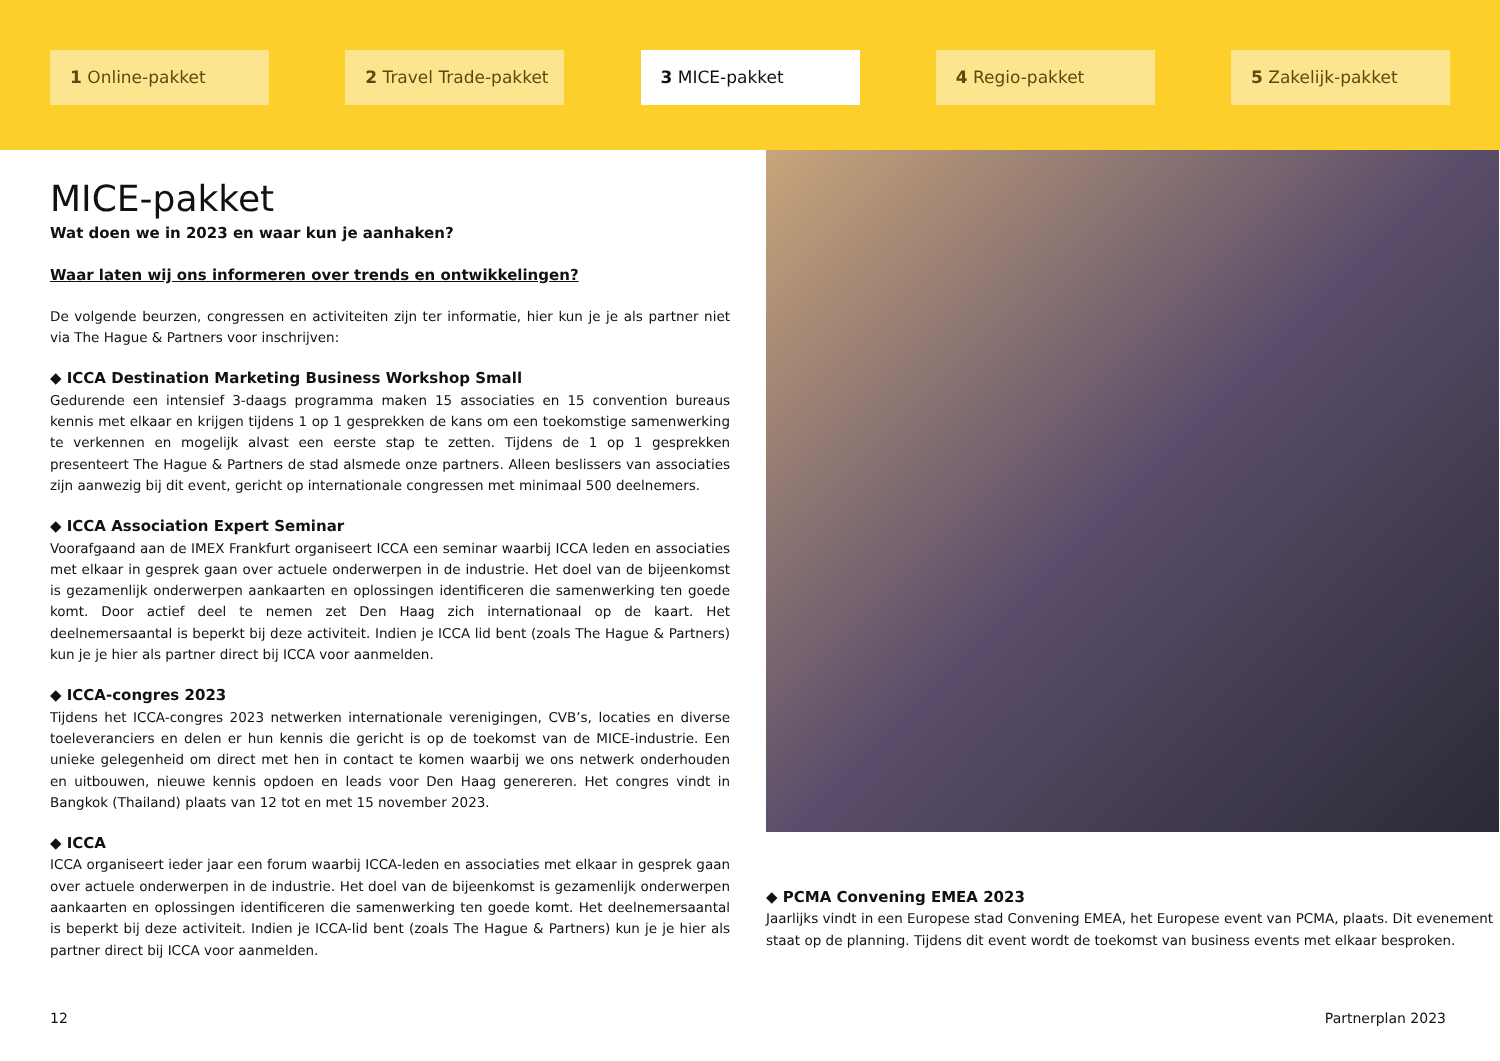1 Online-pakket 2 Travel Trade-pakket 3 MICE-pakket 4 Regio-pakket 5 Zakelijk-pakket
MICE-pakket
Wat doen we in 2023 en waar kun je aanhaken?
Waar laten wij ons informeren over trends en ontwikkelingen?
De volgende beurzen, congressen en activiteiten zijn ter informatie, hier kun je je als partner niet via The Hague & Partners voor inschrijven:
◆ ICCA Destination Marketing Business Workshop Small
Gedurende een intensief 3-daags programma maken 15 associaties en 15 convention bureaus kennis met elkaar en krijgen tijdens 1 op 1 gesprekken de kans om een toekomstige samenwerking te verkennen en mogelijk alvast een eerste stap te zetten. Tijdens de 1 op 1 gesprekken presenteert The Hague & Partners de stad alsmede onze partners. Alleen beslissers van associaties zijn aanwezig bij dit event, gericht op internationale congressen met minimaal 500 deelnemers.
◆ ICCA Association Expert Seminar
Voorafgaand aan de IMEX Frankfurt organiseert ICCA een seminar waarbij ICCA leden en associaties met elkaar in gesprek gaan over actuele onderwerpen in de industrie. Het doel van de bijeenkomst is gezamenlijk onderwerpen aankaarten en oplossingen identificeren die samenwerking ten goede komt. Door actief deel te nemen zet Den Haag zich internationaal op de kaart. Het deelnemersaantal is beperkt bij deze activiteit. Indien je ICCA lid bent (zoals The Hague & Partners) kun je je hier als partner direct bij ICCA voor aanmelden.
◆ ICCA-congres 2023
Tijdens het ICCA-congres 2023 netwerken internationale verenigingen, CVB’s, locaties en diverse toeleveranciers en delen er hun kennis die gericht is op de toekomst van de MICE-industrie. Een unieke gelegenheid om direct met hen in contact te komen waarbij we ons netwerk onderhouden en uitbouwen, nieuwe kennis opdoen en leads voor Den Haag genereren. Het congres vindt in Bangkok (Thailand) plaats van 12 tot en met 15 november 2023.
◆ ICCA
ICCA organiseert ieder jaar een forum waarbij ICCA-leden en associaties met elkaar in gesprek gaan over actuele onderwerpen in de industrie. Het doel van de bijeenkomst is gezamenlijk onderwerpen aankaarten en oplossingen identificeren die samenwerking ten goede komt. Het deelnemersaantal is beperkt bij deze activiteit. Indien je ICCA-lid bent (zoals The Hague & Partners) kun je je hier als partner direct bij ICCA voor aanmelden.
◆ PCMA Convening EMEA 2023
Jaarlijks vindt in een Europese stad Convening EMEA, het Europese event van PCMA, plaats. Dit evenement staat op de planning. Tijdens dit event wordt de toekomst van business events met elkaar besproken.
12 Partnerplan 2023